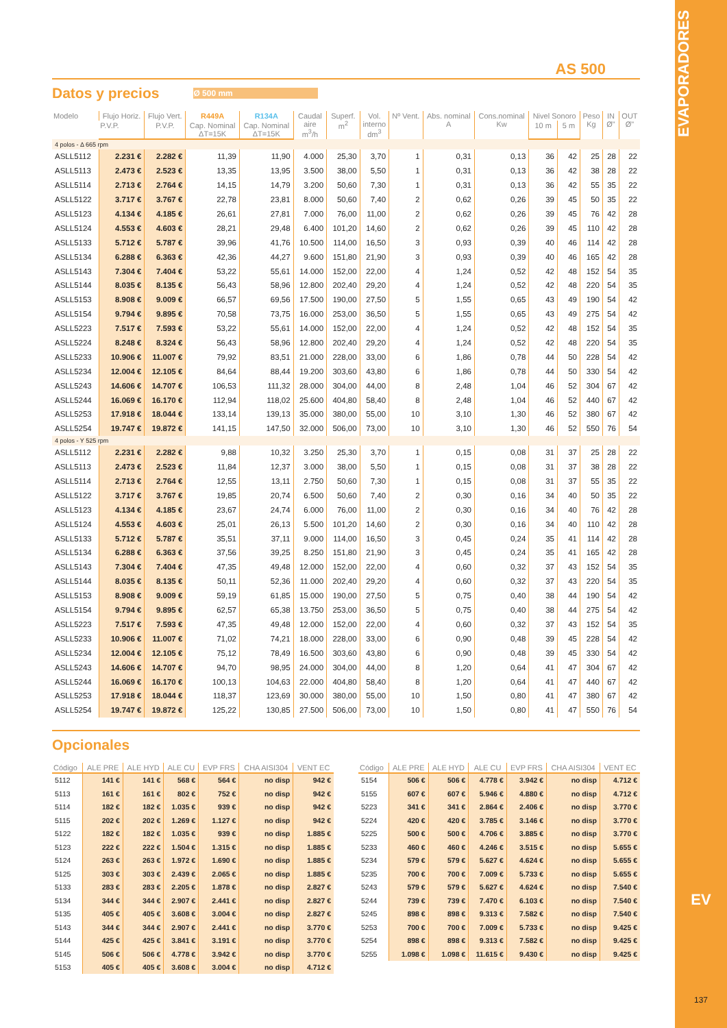EVAPORADORES
AS 500
Datos y precios Ø 500 mm
| Modelo | Flujo Horiz. | Flujo Vert. | R449A | R134A | Caudal aire m<sup>3</sup>/h | Superf. m<sup>2</sup> | Vol. interno dm<sup>3</sup> | Nº Vent. | Abs. nominal A | Cons.nominal Kw | Nivel Sonoro | | Peso Kg | IN Ø" | OUT Ø" |
| --- | --- | --- | --- | --- | --- | --- | --- | --- | --- | --- | --- | --- | --- | --- | --- |
| | P.V.P. | P.V.P. | Cap. Nominal ΔT=15K | Cap. Nominal ΔT=15K | | | | | | | 10 m | 5 m | | | |
| 4 polos - Δ 665 rpm | | | | | | | | | | | | | | | |
| ASLL5112 | 2.231 € | 2.282 € | 11,39 | 11,90 | 4.000 | 25,30 | 3,70 | 1 | 0,31 | 0,13 | 36 | 42 | 25 | 28 | 22 |
| ASLL5113 | 2.473 € | 2.523 € | 13,35 | 13,95 | 3.500 | 38,00 | 5,50 | 1 | 0,31 | 0,13 | 36 | 42 | 38 | 28 | 22 |
| ASLL5114 | 2.713 € | 2.764 € | 14,15 | 14,79 | 3.200 | 50,60 | 7,30 | 1 | 0,31 | 0,13 | 36 | 42 | 55 | 35 | 22 |
| ASLL5122 | 3.717 € | 3.767 € | 22,78 | 23,81 | 8.000 | 50,60 | 7,40 | 2 | 0,62 | 0,26 | 39 | 45 | 50 | 35 | 22 |
| ASLL5123 | 4.134 € | 4.185 € | 26,61 | 27,81 | 7.000 | 76,00 | 11,00 | 2 | 0,62 | 0,26 | 39 | 45 | 76 | 42 | 28 |
| ASLL5124 | 4.553 € | 4.603 € | 28,21 | 29,48 | 6.400 | 101,20 | 14,60 | 2 | 0,62 | 0,26 | 39 | 45 | 110 | 42 | 28 |
| ASLL5133 | 5.712 € | 5.787 € | 39,96 | 41,76 | 10.500 | 114,00 | 16,50 | 3 | 0,93 | 0,39 | 40 | 46 | 114 | 42 | 28 |
| ASLL5134 | 6.288 € | 6.363 € | 42,36 | 44,27 | 9.600 | 151,80 | 21,90 | 3 | 0,93 | 0,39 | 40 | 46 | 165 | 42 | 28 |
| ASLL5143 | 7.304 € | 7.404 € | 53,22 | 55,61 | 14.000 | 152,00 | 22,00 | 4 | 1,24 | 0,52 | 42 | 48 | 152 | 54 | 35 |
| ASLL5144 | 8.035 € | 8.135 € | 56,43 | 58,96 | 12.800 | 202,40 | 29,20 | 4 | 1,24 | 0,52 | 42 | 48 | 220 | 54 | 35 |
| ASLL5153 | 8.908 € | 9.009 € | 66,57 | 69,56 | 17.500 | 190,00 | 27,50 | 5 | 1,55 | 0,65 | 43 | 49 | 190 | 54 | 42 |
| ASLL5154 | 9.794 € | 9.895 € | 70,58 | 73,75 | 16.000 | 253,00 | 36,50 | 5 | 1,55 | 0,65 | 43 | 49 | 275 | 54 | 42 |
| ASLL5223 | 7.517 € | 7.593 € | 53,22 | 55,61 | 14.000 | 152,00 | 22,00 | 4 | 1,24 | 0,52 | 42 | 48 | 152 | 54 | 35 |
| ASLL5224 | 8.248 € | 8.324 € | 56,43 | 58,96 | 12.800 | 202,40 | 29,20 | 4 | 1,24 | 0,52 | 42 | 48 | 220 | 54 | 35 |
| ASLL5233 | 10.906 € | 11.007 € | 79,92 | 83,51 | 21.000 | 228,00 | 33,00 | 6 | 1,86 | 0,78 | 44 | 50 | 228 | 54 | 42 |
| ASLL5234 | 12.004 € | 12.105 € | 84,64 | 88,44 | 19.200 | 303,60 | 43,80 | 6 | 1,86 | 0,78 | 44 | 50 | 330 | 54 | 42 |
| ASLL5243 | 14.606 € | 14.707 € | 106,53 | 111,32 | 28.000 | 304,00 | 44,00 | 8 | 2,48 | 1,04 | 46 | 52 | 304 | 67 | 42 |
| ASLL5244 | 16.069 € | 16.170 € | 112,94 | 118,02 | 25.600 | 404,80 | 58,40 | 8 | 2,48 | 1,04 | 46 | 52 | 440 | 67 | 42 |
| ASLL5253 | 17.918 € | 18.044 € | 133,14 | 139,13 | 35.000 | 380,00 | 55,00 | 10 | 3,10 | 1,30 | 46 | 52 | 380 | 67 | 42 |
| ASLL5254 | 19.747 € | 19.872 € | 141,15 | 147,50 | 32.000 | 506,00 | 73,00 | 10 | 3,10 | 1,30 | 46 | 52 | 550 | 76 | 54 |
| 4 polos - Y 525 rpm | | | | | | | | | | | | | | | |
| ASLL5112 | 2.231 € | 2.282 € | 9,88 | 10,32 | 3.250 | 25,30 | 3,70 | 1 | 0,15 | 0,08 | 31 | 37 | 25 | 28 | 22 |
| ASLL5113 | 2.473 € | 2.523 € | 11,84 | 12,37 | 3.000 | 38,00 | 5,50 | 1 | 0,15 | 0,08 | 31 | 37 | 38 | 28 | 22 |
| ASLL5114 | 2.713 € | 2.764 € | 12,55 | 13,11 | 2.750 | 50,60 | 7,30 | 1 | 0,15 | 0,08 | 31 | 37 | 55 | 35 | 22 |
| ASLL5122 | 3.717 € | 3.767 € | 19,85 | 20,74 | 6.500 | 50,60 | 7,40 | 2 | 0,30 | 0,16 | 34 | 40 | 50 | 35 | 22 |
| ASLL5123 | 4.134 € | 4.185 € | 23,67 | 24,74 | 6.000 | 76,00 | 11,00 | 2 | 0,30 | 0,16 | 34 | 40 | 76 | 42 | 28 |
| ASLL5124 | 4.553 € | 4.603 € | 25,01 | 26,13 | 5.500 | 101,20 | 14,60 | 2 | 0,30 | 0,16 | 34 | 40 | 110 | 42 | 28 |
| ASLL5133 | 5.712 € | 5.787 € | 35,51 | 37,11 | 9.000 | 114,00 | 16,50 | 3 | 0,45 | 0,24 | 35 | 41 | 114 | 42 | 28 |
| ASLL5134 | 6.288 € | 6.363 € | 37,56 | 39,25 | 8.250 | 151,80 | 21,90 | 3 | 0,45 | 0,24 | 35 | 41 | 165 | 42 | 28 |
| ASLL5143 | 7.304 € | 7.404 € | 47,35 | 49,48 | 12.000 | 152,00 | 22,00 | 4 | 0,60 | 0,32 | 37 | 43 | 152 | 54 | 35 |
| ASLL5144 | 8.035 € | 8.135 € | 50,11 | 52,36 | 11.000 | 202,40 | 29,20 | 4 | 0,60 | 0,32 | 37 | 43 | 220 | 54 | 35 |
| ASLL5153 | 8.908 € | 9.009 € | 59,19 | 61,85 | 15.000 | 190,00 | 27,50 | 5 | 0,75 | 0,40 | 38 | 44 | 190 | 54 | 42 |
| ASLL5154 | 9.794 € | 9.895 € | 62,57 | 65,38 | 13.750 | 253,00 | 36,50 | 5 | 0,75 | 0,40 | 38 | 44 | 275 | 54 | 42 |
| ASLL5223 | 7.517 € | 7.593 € | 47,35 | 49,48 | 12.000 | 152,00 | 22,00 | 4 | 0,60 | 0,32 | 37 | 43 | 152 | 54 | 35 |
| ASLL5233 | 10.906 € | 11.007 € | 71,02 | 74,21 | 18.000 | 228,00 | 33,00 | 6 | 0,90 | 0,48 | 39 | 45 | 228 | 54 | 42 |
| ASLL5234 | 12.004 € | 12.105 € | 75,12 | 78,49 | 16.500 | 303,60 | 43,80 | 6 | 0,90 | 0,48 | 39 | 45 | 330 | 54 | 42 |
| ASLL5243 | 14.606 € | 14.707 € | 94,70 | 98,95 | 24.000 | 304,00 | 44,00 | 8 | 1,20 | 0,64 | 41 | 47 | 304 | 67 | 42 |
| ASLL5244 | 16.069 € | 16.170 € | 100,13 | 104,63 | 22.000 | 404,80 | 58,40 | 8 | 1,20 | 0,64 | 41 | 47 | 440 | 67 | 42 |
| ASLL5253 | 17.918 € | 18.044 € | 118,37 | 123,69 | 30.000 | 380,00 | 55,00 | 10 | 1,50 | 0,80 | 41 | 47 | 380 | 67 | 42 |
| ASLL5254 | 19.747 € | 19.872 € | 125,22 | 130,85 | 27.500 | 506,00 | 73,00 | 10 | 1,50 | 0,80 | 41 | 47 | 550 | 76 | 54 |
Opcionales
| Código | ALE PRE | ALE HYD | ALE CU | EVP FRS | CHA AISI304 | VENT EC |
| --- | --- | --- | --- | --- | --- | --- |
| 5112 | 141 € | 141 € | 568 € | 564 € | no disp | 942 € |
| 5113 | 161 € | 161 € | 802 € | 752 € | no disp | 942 € |
| 5114 | 182 € | 182 € | 1.035 € | 939 € | no disp | 942 € |
| 5115 | 202 € | 202 € | 1.269 € | 1.127 € | no disp | 942 € |
| 5122 | 182 € | 182 € | 1.035 € | 939 € | no disp | 1.885 € |
| 5123 | 222 € | 222 € | 1.504 € | 1.315 € | no disp | 1.885 € |
| 5124 | 263 € | 263 € | 1.972 € | 1.690 € | no disp | 1.885 € |
| 5125 | 303 € | 303 € | 2.439 € | 2.065 € | no disp | 1.885 € |
| 5133 | 283 € | 283 € | 2.205 € | 1.878 € | no disp | 2.827 € |
| 5134 | 344 € | 344 € | 2.907 € | 2.441 € | no disp | 2.827 € |
| 5135 | 405 € | 405 € | 3.608 € | 3.004 € | no disp | 2.827 € |
| 5143 | 344 € | 344 € | 2.907 € | 2.441 € | no disp | 3.770 € |
| 5144 | 425 € | 425 € | 3.841 € | 3.191 € | no disp | 3.770 € |
| 5145 | 506 € | 506 € | 4.778 € | 3.942 € | no disp | 3.770 € |
| 5153 | 405 € | 405 € | 3.608 € | 3.004 € | no disp | 4.712 € |
| Código | ALE PRE | ALE HYD | ALE CU | EVP FRS | CHA AISI304 | VENT EC |
| --- | --- | --- | --- | --- | --- | --- |
| 5154 | 506 € | 506 € | 4.778 € | 3.942 € | no disp | 4.712 € |
| 5155 | 607 € | 607 € | 5.946 € | 4.880 € | no disp | 4.712 € |
| 5223 | 341 € | 341 € | 2.864 € | 2.406 € | no disp | 3.770 € |
| 5224 | 420 € | 420 € | 3.785 € | 3.146 € | no disp | 3.770 € |
| 5225 | 500 € | 500 € | 4.706 € | 3.885 € | no disp | 3.770 € |
| 5233 | 460 € | 460 € | 4.246 € | 3.515 € | no disp | 5.655 € |
| 5234 | 579 € | 579 € | 5.627 € | 4.624 € | no disp | 5.655 € |
| 5235 | 700 € | 700 € | 7.009 € | 5.733 € | no disp | 5.655 € |
| 5243 | 579 € | 579 € | 5.627 € | 4.624 € | no disp | 7.540 € |
| 5244 | 739 € | 739 € | 7.470 € | 6.103 € | no disp | 7.540 € |
| 5245 | 898 € | 898 € | 9.313 € | 7.582 € | no disp | 7.540 € |
| 5253 | 700 € | 700 € | 7.009 € | 5.733 € | no disp | 9.425 € |
| 5254 | 898 € | 898 € | 9.313 € | 7.582 € | no disp | 9.425 € |
| 5255 | 1.098 € | 1.098 € | 11.615 € | 9.430 € | no disp | 9.425 € |
EV
137